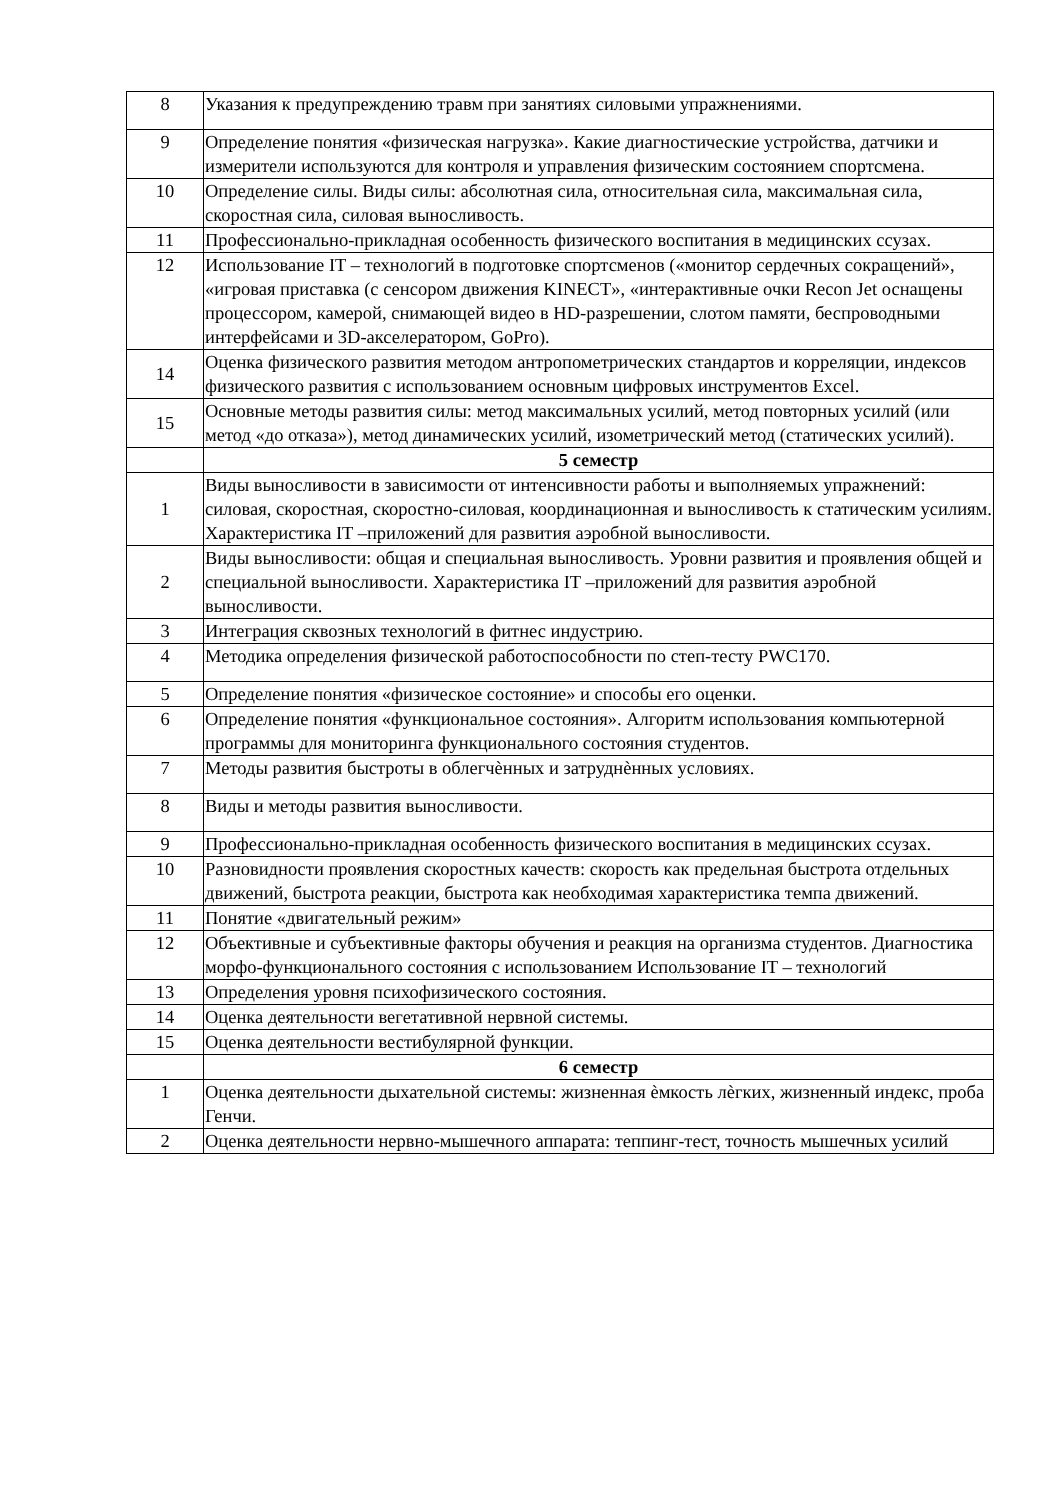| 8 | Указания к предупреждению травм при занятиях силовыми упражнениями. |
| 9 | Определение понятия «физическая нагрузка». Какие диагностические устройства, датчики и измерители используются для контроля и управления физическим состоянием спортсмена. |
| 10 | Определение силы. Виды силы: абсолютная сила, относительная сила, максимальная сила, скоростная сила, силовая выносливость. |
| 11 | Профессионально-прикладная особенность физического воспитания в медицинских ссузах. |
| 12 | Использование IT – технологий в подготовке спортсменов («монитор сердечных сокращений», «игровая приставка (с сенсором движения KINECT», «интерактивные очки Recon Jet оснащены процессором, камерой, снимающей видео в HD-разрешении, слотом памяти, беспроводными интерфейсами и 3D-акселератором, GoPro). |
| 14 | Оценка физического развития методом антропометрических стандартов и корреляции, индексов физического развития с использованием основным цифровых инструментов Excel. |
| 15 | Основные методы развития силы: метод максимальных усилий, метод повторных усилий (или метод «до отказа»), метод динамических усилий, изометрический метод (статических усилий). |
| | 5 семестр |
| 1 | Виды выносливости в зависимости от интенсивности работы и выполняемых упражнений: силовая, скоростная, скоростно-силовая, координационная и выносливость к статическим усилиям. Характеристика IT –приложений для развития аэробной выносливости. |
| 2 | Виды выносливости: общая и специальная выносливость. Уровни развития и проявления общей и специальной выносливости. Характеристика IT –приложений для развития аэробной выносливости. |
| 3 | Интеграция сквозных технологий в фитнес индустрию. |
| 4 | Методика определения физической работоспособности по степ-тесту PWC170. |
| 5 | Определение понятия «физическое состояние» и способы его оценки. |
| 6 | Определение понятия «функциональное состояния». Алгоритм использования компьютерной программы для мониторинга функционального состояния студентов. |
| 7 | Методы развития быстроты в облегчѐнных и затруднѐнных условиях. |
| 8 | Виды и методы развития выносливости. |
| 9 | Профессионально-прикладная особенность физического воспитания в медицинских ссузах. |
| 10 | Разновидности проявления скоростных качеств: скорость как предельная быстрота отдельных движений, быстрота реакции, быстрота как необходимая характеристика темпа движений. |
| 11 | Понятие «двигательный режим» |
| 12 | Объективные и субъективные факторы обучения и реакция на организма студентов. Диагностика морфо-функционального состояния с использованием Использование IT – технологий |
| 13 | Определения уровня психофизического состояния. |
| 14 | Оценка деятельности вегетативной нервной системы. |
| 15 | Оценка деятельности вестибулярной функции. |
| | 6 семестр |
| 1 | Оценка деятельности дыхательной системы: жизненная ѐмкость лѐгких, жизненный индекс, проба Генчи. |
| 2 | Оценка деятельности нервно-мышечного аппарата: теппинг-тест, точность мышечных усилий |